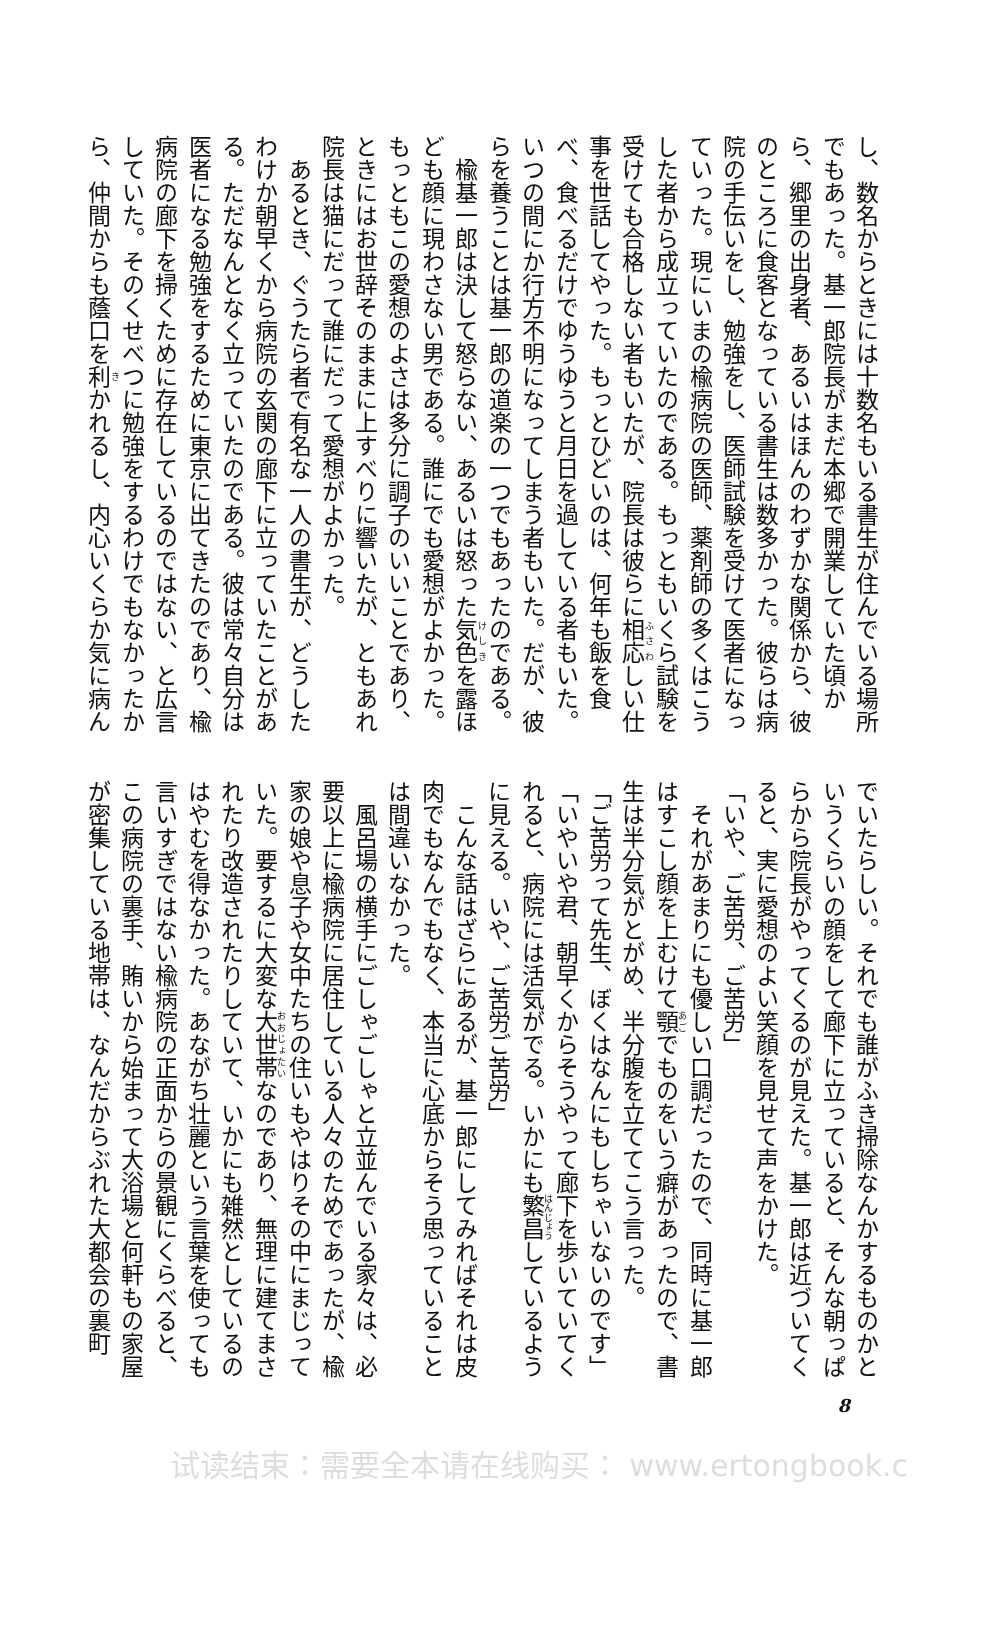し、数名からときには十数名もいる書生が住んでいる場所
でもあった。基一郎院長がまだ本郷で開業していた頃か
ら、郷里の出身者、あるいはほんのわずかな関係から、彼
のところに食客となっている書生は数多かった。彼らは病
院の手伝いをし、勉強をし、医師試験を受けて医者になっ
ていった。現にいまの楡病院の医師、薬剤師の多くはこう
した者から成立っていたのである。もっともいくら試験を
受けても合格しない者もいたが、院長は彼らに相応しい仕
事を世話してやった。もっとひどいのは、何年も飯を食
べ、食べるだけでゆうゆうと月日を過している者もいた。
いつの間にか行方不明になってしまう者もいた。だが、彼
らを養うことは基一郎の道楽の一つでもあったのである。
　楡基一郎は決して怒らない、あるいは怒った気色を露ほ
ども顔に現わさない男である。誰にでも愛想がよかった。
もっともこの愛想のよさは多分に調子のいいことであり、
ときにはお世辞そのままに上すべりに響いたが、ともあれ
院長は猫にだって誰にだって愛想がよかった。
　あるとき、ぐうたら者で有名な一人の書生が、どうした
わけか朝早くから病院の玄関の廊下に立っていたことがあ
る。ただなんとなく立っていたのである。彼は常々自分は
医者になる勉強をするために東京に出てきたのであり、楡
病院の廊下を掃くために存在しているのではない、と広言
していた。そのくせべつに勉強をするわけでもなかったか
ら、仲間からも蔭口を利かれるし、内心いくらか気に病ん
でいたらしい。それでも誰がふき掃除なんかするものかと
いうくらいの顔をして廊下に立っていると、そんな朝っぱ
らから院長がやってくるのが見えた。基一郎は近づいてく
ると、実に愛想のよい笑顔を見せて声をかけた。
「いや、ご苦労、ご苦労」
　それがあまりにも優しい口調だったので、同時に基一郎
はすこし顔を上むけて顎でものをいう癖があったので、書
生は半分気がとがめ、半分腹を立ててこう言った。
「ご苦労って先生、ぼくはなんにもしちゃいないのです」
「いやいや君、朝早くからそうやって廊下を歩いていてく
れると、病院には活気がでる。いかにも繁昌しているよう
に見える。いや、ご苦労ご苦労」
　こんな話はざらにあるが、基一郎にしてみればそれは皮
肉でもなんでもなく、本当に心底からそう思っていること
は間違いなかった。
　風呂場の横手にごしゃごしゃと立並んでいる家々は、必
要以上に楡病院に居住している人々のためであったが、楡
家の娘や息子や女中たちの住いもやはりその中にまじって
いた。要するに大変な大世帯なのであり、無理に建てまさ
れたり改造されたりしていて、いかにも雑然としているの
はやむを得なかった。あながち壮麗という言葉を使っても
言いすぎではない楡病院の正面からの景観にくらべると、
この病院の裏手、賄いから始まって大浴場と何軒もの家屋
が密集している地帯は、なんだからぶれた大都会の裏町
8
试读结束：需要全本请在线购买： www.ertongbook.c